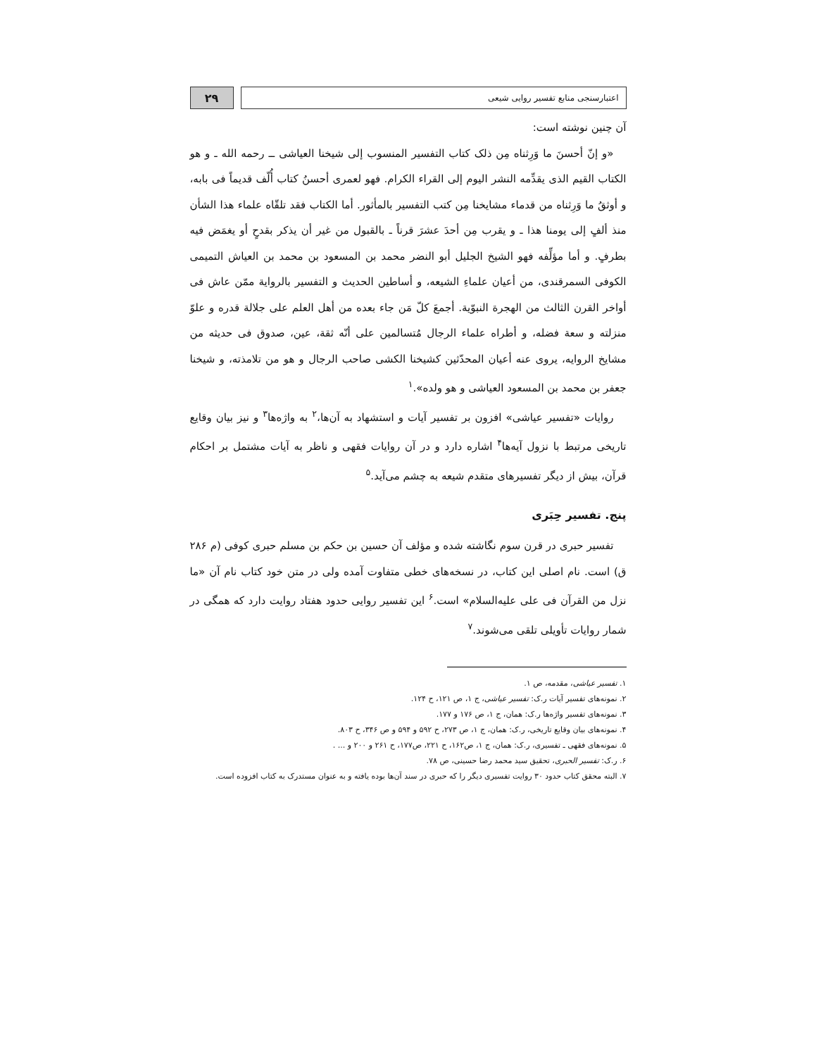اعتبارسنجی منابع تفسیر روایی شیعی
۲۹
آن چنین نوشته است:
«و إنّ أحسنَ ما وَرِثناه مِن ذلک کتاب التفسیر المنسوب إلی شیخنا العیاشی ــ رحمه الله ـ و هو الکتاب القیم الذی یقدِّمه النشر الیوم إلی القراء الکرام. فهو لعمری أحسنُ کتاب أُلّف قدیماً فی بابه، و أوثقُ ما وَرِثناه من قدماء مشایخنا مِن کتب التفسیر بالمأثور. أما الکتاب فقد تلقّاه علماء هذا الشأن منذ ألفٍ إلی یومنا هذا ـ و یقرب مِن أحدَ عشرَ قرناً ـ بالقبول من غیر أن یذکر بقدحٍ أو یغمَض فیه بطرفٍ. و أما مؤلِّفه فهو الشیخ الجلیل أبو النضر محمد بن المسعود بن محمد بن العیاش التمیمی الکوفی السمرقندی، من أعیان علماءِ الشیعه، و أساطین الحدیث و التفسیر بالروایة ممّن عاش فی أواخر القرن الثالث من الهجرة النبوّیة. أجمعَ کلّ مَن جاء بعده من أهل العلم علی جلالة قدره و علوّ منزلته و سعة فضله، و أطراه علماء الرجال مُتسالمین علی أنّه ثقة، عین، صدوق فی حدیثه من مشایخ الروایه، یروی عنه أعیان المحدّثین کشیخنا الکشی صاحب الرجال و هو من تلامذته، و شیخنا جعفر بن محمد بن المسعود العیاشی و هو ولده».<sup>۱</sup>
روایات «تفسیر عیاشی» افزون بر تفسیر آیات و استشهاد به آن‌ها،<sup>۲</sup> به واژه‌ها<sup>۳</sup> و نیز بیان وقایع تاریخی مرتبط با نزول آیه‌ها<sup>۴</sup> اشاره دارد و در آن روایات فقهی و ناظر به آیات مشتمل بر احکام قرآن، بیش از دیگر تفسیرهای متقدم شیعه به چشم می‌آید.<sup>۵</sup>
پنج. تفسیر حِبَری
تفسیر حبری در قرن سوم نگاشته شده و مؤلف آن حسین بن حکم بن مسلم حبری کوفی (م ۲۸۶ ق) است. نام اصلی این کتاب، در نسخه‌های خطی متفاوت آمده ولی در متن خود کتاب نام آن «ما نزل من القرآن فی علی علیه‌السلام» است.<sup>۶</sup> این تفسیر روایی حدود هفتاد روایت دارد که همگی در شمار روایات تأویلی تلقی می‌شوند.<sup>۷</sup>
۱. تفسیر عیاشی، مقدمه، ص ۱.
۲. نمونه‌های تفسیر آیات ر.ک: تفسیر عیاشی، ج ۱، ص ۱۲۱، ح ۱۲۴.
۳. نمونه‌های تفسیر واژه‌ها ر.ک: همان، ج ۱، ص ۱۷۶ و ۱۷۷.
۴. نمونه‌های بیان وقایع تاریخی، ر.ک: همان، ج ۱، ص ۲۷۳، ح ۵۹۲ و ۵۹۴ و ص ۳۴۶، ح ۸۰۳.
۵. نمونه‌های فقهی ـ تفسیری، ر.ک: همان، ج ۱، ص۱۶۲، ح ۲۲۱، ص۱۷۷، ح ۲۶۱ و ۲۰۰ و ... .
۶. ر.ک: تفسیر الحبری، تحقیق سید محمد رضا حسینی، ص ۷۸.
۷. البته محقق کتاب حدود ۳۰ روایت تفسیری دیگر را که حبری در سند آن‌ها بوده یافته و به عنوان مستدرک به کتاب افزوده است.